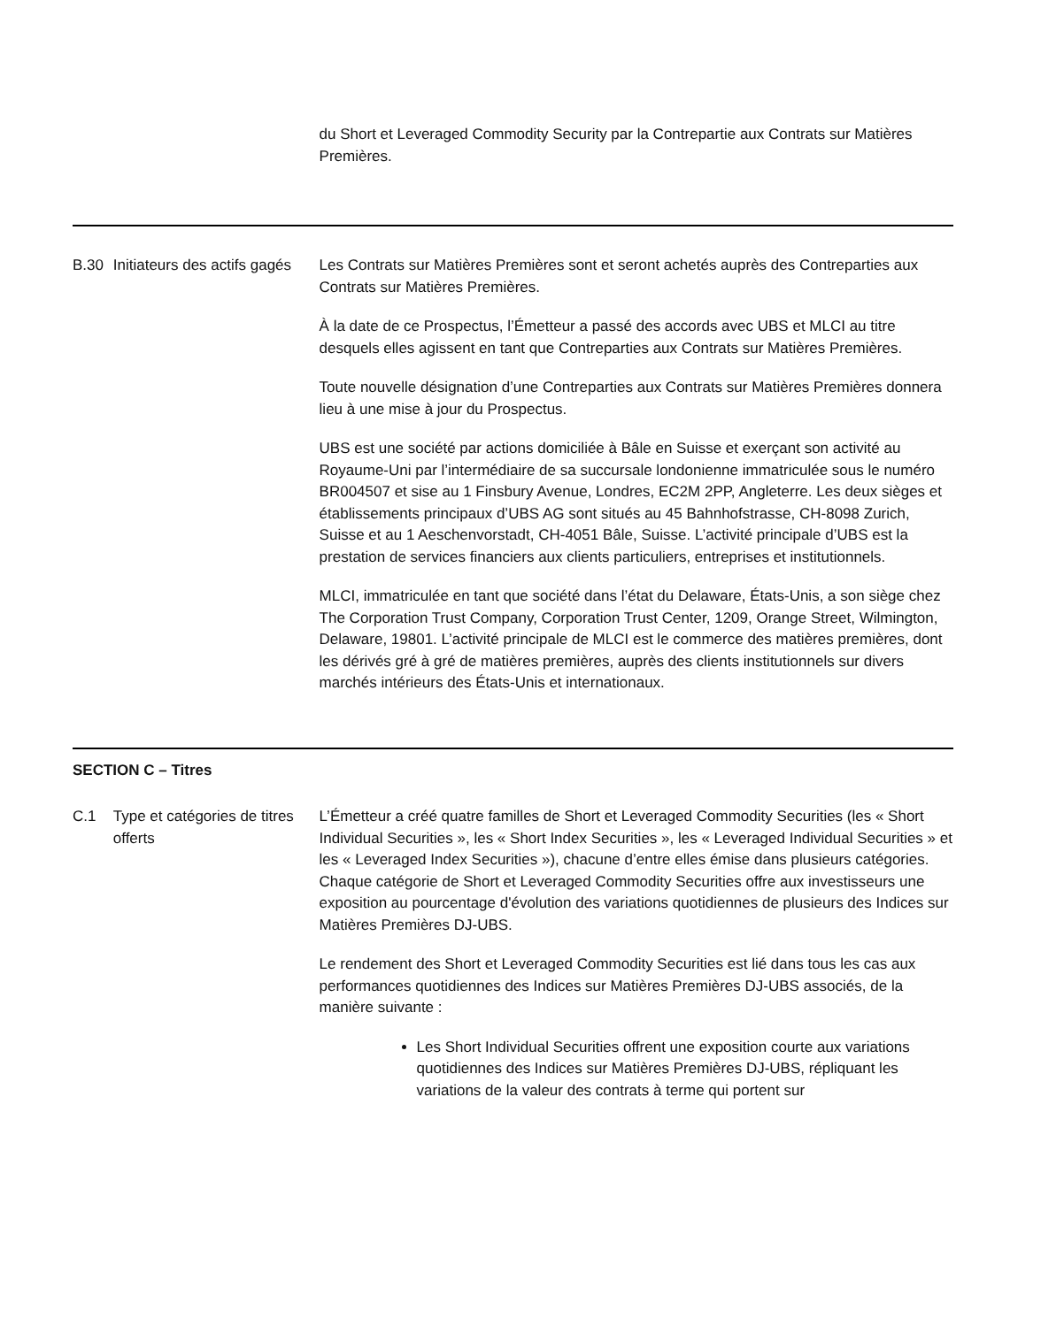du Short et Leveraged Commodity Security par la Contrepartie aux Contrats sur Matières Premières.
B.30 Initiateurs des actifs gagés
Les Contrats sur Matières Premières sont et seront achetés auprès des Contreparties aux Contrats sur Matières Premières.
À la date de ce Prospectus, l’Émetteur a passé des accords avec UBS et MLCI au titre desquels elles agissent en tant que Contreparties aux Contrats sur Matières Premières.
Toute nouvelle désignation d’une Contreparties aux Contrats sur Matières Premières donnera lieu à une mise à jour du Prospectus.
UBS est une société par actions domiciliée à Bâle en Suisse et exerçant son activité au Royaume-Uni par l’intermédiaire de sa succursale londonienne immatriculée sous le numéro BR004507 et sise au 1 Finsbury Avenue, Londres, EC2M 2PP, Angleterre. Les deux sièges et établissements principaux d’UBS AG sont situés au 45 Bahnhofstrasse, CH-8098 Zurich, Suisse et au 1 Aeschenvorstadt, CH-4051 Bâle, Suisse. L’activité principale d’UBS est la prestation de services financiers aux clients particuliers, entreprises et institutionnels.
MLCI, immatriculée en tant que société dans l’état du Delaware, États-Unis, a son siège chez The Corporation Trust Company, Corporation Trust Center, 1209, Orange Street, Wilmington, Delaware, 19801. L’activité principale de MLCI est le commerce des matières premières, dont les dérivés gré à gré de matières premières, auprès des clients institutionnels sur divers marchés intérieurs des États-Unis et internationaux.
SECTION C – Titres
C.1 Type et catégories de titres offerts
L’Émetteur a créé quatre familles de Short et Leveraged Commodity Securities (les « Short Individual Securities », les « Short Index Securities », les « Leveraged Individual Securities » et les « Leveraged Index Securities »), chacune d’entre elles émise dans plusieurs catégories. Chaque catégorie de Short et Leveraged Commodity Securities offre aux investisseurs une exposition au pourcentage d'évolution des variations quotidiennes de plusieurs des Indices sur Matières Premières DJ-UBS.
Le rendement des Short et Leveraged Commodity Securities est lié dans tous les cas aux performances quotidiennes des Indices sur Matières Premières DJ-UBS associés, de la manière suivante :
Les Short Individual Securities offrent une exposition courte aux variations quotidiennes des Indices sur Matières Premières DJ-UBS, répliquant les variations de la valeur des contrats à terme qui portent sur